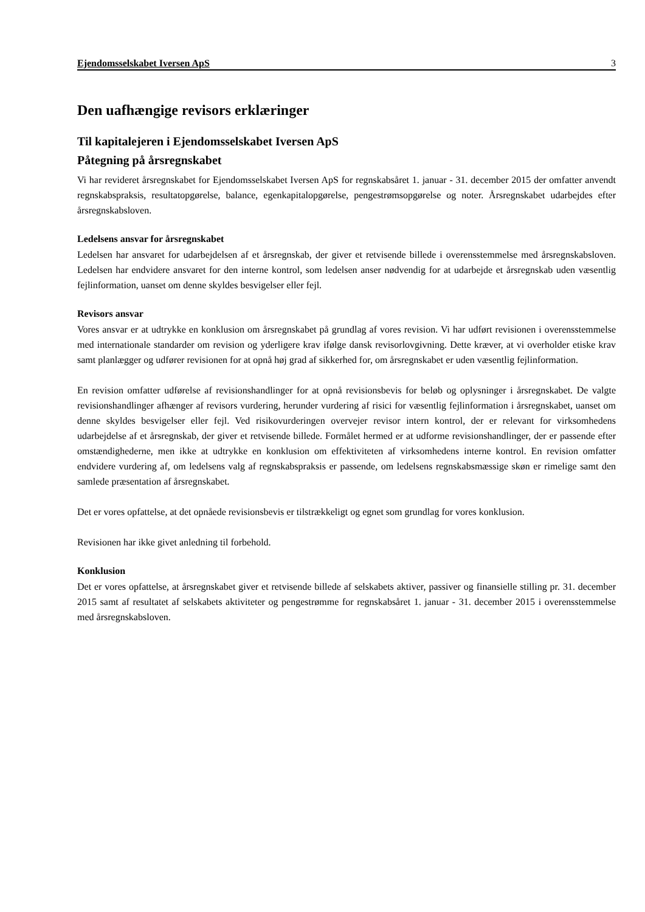Ejendomsselskabet Iversen ApS 3
Den uafhængige revisors erklæringer
Til kapitalejeren i Ejendomsselskabet Iversen ApS
Påtegning på årsregnskabet
Vi har revideret årsregnskabet for Ejendomsselskabet Iversen ApS for regnskabsåret 1. januar - 31. december 2015 der omfatter anvendt regnskabspraksis, resultatopgørelse, balance, egenkapitalopgørelse, pengestrømsopgørelse og noter. Årsregnskabet udarbejdes efter årsregnskabsloven.
Ledelsens ansvar for årsregnskabet
Ledelsen har ansvaret for udarbejdelsen af et årsregnskab, der giver et retvisende billede i overensstemmelse med årsregnskabsloven. Ledelsen har endvidere ansvaret for den interne kontrol, som ledelsen anser nødvendig for at udarbejde et årsregnskab uden væsentlig fejlinformation, uanset om denne skyldes besvigelser eller fejl.
Revisors ansvar
Vores ansvar er at udtrykke en konklusion om årsregnskabet på grundlag af vores revision. Vi har udført revisionen i overensstemmelse med internationale standarder om revision og yderligere krav ifølge dansk revisorlovgivning. Dette kræver, at vi overholder etiske krav samt planlægger og udfører revisionen for at opnå høj grad af sikkerhed for, om årsregnskabet er uden væsentlig fejlinformation.
En revision omfatter udførelse af revisionshandlinger for at opnå revisionsbevis for beløb og oplysninger i årsregnskabet. De valgte revisionshandlinger afhænger af revisors vurdering, herunder vurdering af risici for væsentlig fejlinformation i årsregnskabet, uanset om denne skyldes besvigelser eller fejl. Ved risikovurderingen overvejer revisor intern kontrol, der er relevant for virksomhedens udarbejdelse af et årsregnskab, der giver et retvisende billede. Formålet hermed er at udforme revisionshandlinger, der er passende efter omstændighederne, men ikke at udtrykke en konklusion om effektiviteten af virksomhedens interne kontrol. En revision omfatter endvidere vurdering af, om ledelsens valg af regnskabspraksis er passende, om ledelsens regnskabsmæssige skøn er rimelige samt den samlede præsentation af årsregnskabet.
Det er vores opfattelse, at det opnåede revisionsbevis er tilstrækkeligt og egnet som grundlag for vores konklusion.
Revisionen har ikke givet anledning til forbehold.
Konklusion
Det er vores opfattelse, at årsregnskabet giver et retvisende billede af selskabets aktiver, passiver og finansielle stilling pr. 31. december 2015 samt af resultatet af selskabets aktiviteter og pengestrømme for regnskabsåret 1. januar - 31. december 2015 i overensstemmelse med årsregnskabsloven.